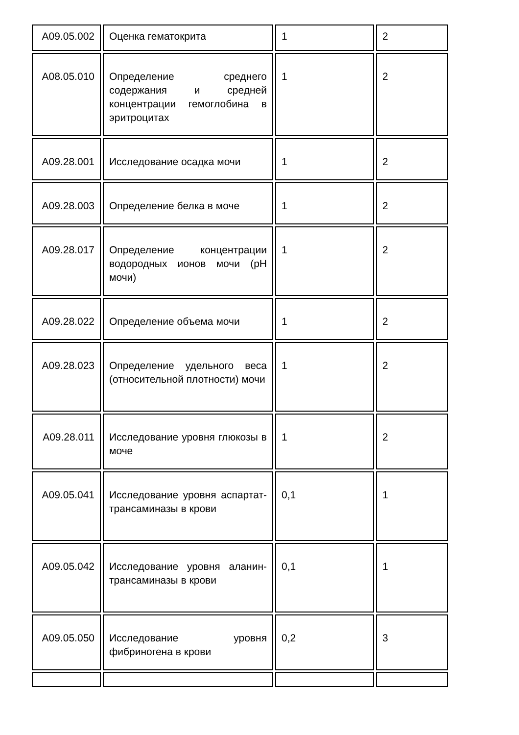| A09.05.002 | Оценка гематокрита | 1 | 2 |
| A08.05.010 | Определение среднего содержания и средней концентрации гемоглобина в эритроцитах | 1 | 2 |
| A09.28.001 | Исследование осадка мочи | 1 | 2 |
| A09.28.003 | Определение белка в моче | 1 | 2 |
| A09.28.017 | Определение концентрации водородных ионов мочи (pH мочи) | 1 | 2 |
| A09.28.022 | Определение объема мочи | 1 | 2 |
| A09.28.023 | Определение удельного веса (относительной плотности) мочи | 1 | 2 |
| A09.28.011 | Исследование уровня глюкозы в моче | 1 | 2 |
| A09.05.041 | Исследование уровня аспартат-трансаминазы в крови | 0,1 | 1 |
| A09.05.042 | Исследование уровня аланин-трансаминазы в крови | 0,1 | 1 |
| A09.05.050 | Исследование уровня фибриногена в крови | 0,2 | 3 |